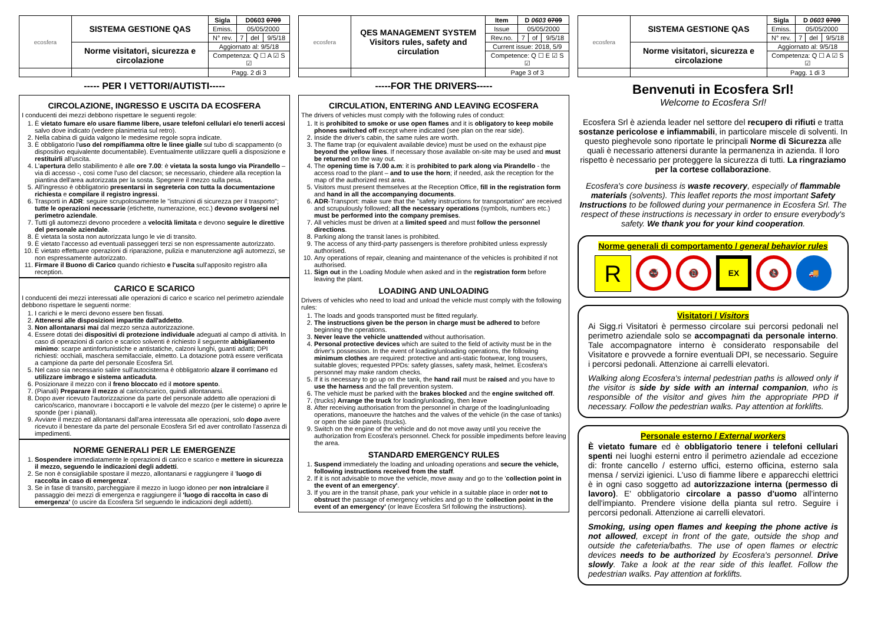| ecosfera | SISTEMA GESTIONE QAS | Sigla | D0603 0709 | | |
| | | Emiss. | 05/05/2000 | | |
| | | N° rev. | 7 | del | 9/5/18 |
| | Norme visitatori, sicurezza e circolazione | Aggiornato al: 9/5/18 | | | |
| | | Competenza: Q ☐ A ☑ S ☑ | | | |
| | | Pagg. 2 di 3 | | | |
----- PER I VETTORI/AUTISTI-----
CIRCOLAZIONE, INGRESSO E USCITA DA ECOSFERA
I conducenti dei mezzi debbono rispettare le seguenti regole:
1. È vietato fumare e/o usare fiamme libere, usare telefoni cellulari e/o tenerli accesi salvo dove indicato (vedere planimetria sul retro).
2. Nella cabina di guida valgono le medesime regole sopra indicate.
3. È obbligatorio l'uso del rompifiamma oltre le linee gialle sul tubo di scappamento (o dispositivo equivalente documentabile). Eventualmente utilizzare quelli a disposizione e restituirli all'uscita.
4. L'apertura dello stabilimento è alle ore 7.00: è vietata la sosta lungo via Pirandello – via di accesso -, così come l'uso del clacson; se necessario, chiedere alla reception la piantina dell'area autorizzata per la sosta. Spegnere il mezzo sulla pesa.
5. All'ingresso è obbligatorio presentarsi in segreteria con tutta la documentazione richiesta e compilare il registro ingressi.
6. Trasporti in ADR: seguire scrupolosamente le "istruzioni di sicurezza per il trasporto"; tutte le operazioni necessarie (etichette, numerazione, ecc.) devono svolgersi nel perimetro aziendale.
7. Tutti gli automezzi devono procedere a velocità limitata e devono seguire le direttive del personale aziendale.
8. È vietata la sosta non autorizzata lungo le vie di transito.
9. È vietato l'accesso ad eventuali passeggeri terzi se non espressamente autorizzato.
10. È vietato effettuare operazioni di riparazione, pulizia e manutenzione agli automezzi, se non espressamente autorizzato.
11. Firmare il Buono di Carico quando richiesto e l'uscita sull'apposito registro alla reception.
CARICO E SCARICO
I conducenti dei mezzi interessati alle operazioni di carico e scarico nel perimetro aziendale debbono rispettare le seguenti norme:
1. I carichi e le merci devono essere ben fissati.
2. Attenersi alle disposizioni impartite dall'addetto.
3. Non allontanarsi mai dal mezzo senza autorizzazione.
4. Essere dotati dei dispositivi di protezione individuale adeguati al campo di attività. In caso di operazioni di carico e scarico solventi è richiesto il seguente abbigliamento minimo: scarpe antinfortunistiche e antistatiche, calzoni lunghi, guanti adatti; DPI richiesti: occhiali, maschera semifacciale, elmetto. La dotazione potrà essere verificata a campione da parte del personale Ecosfera Srl.
5. Nel caso sia necessario salire sull'autocisterna è obbligatorio alzare il corrimano ed utilizzare imbrago e sistema anticaduta.
6. Posizionare il mezzo con il freno bloccato ed il motore spento.
7. (Pianali) Preparare il mezzo al carico/scarico, quindi allontanarsi.
8. Dopo aver ricevuto l'autorizzazione da parte del personale addetto alle operazioni di carico/scarico, manovrare i boccaporti e le valvole del mezzo (per le cisterne) o aprire le sponde (per i pianali).
9. Avviare il mezzo ed allontanarsi dall'area interessata alle operazioni, solo dopo avere ricevuto il benestare da parte del personale Ecosfera Srl ed aver controllato l'assenza di impedimenti.
NORME GENERALI PER LE EMERGENZE
1. Sospendere immediatamente le operazioni di carico e scarico e mettere in sicurezza il mezzo, seguendo le indicazioni degli addetti.
2. Se non è consigliabile spostare il mezzo, allontanarsi e raggiungere il 'luogo di raccolta in caso di emergenza'.
3. Se in fase di transito, parcheggiare il mezzo in luogo idoneo per non intralciare il passaggio dei mezzi di emergenza e raggiungere il 'luogo di raccolta in caso di emergenza' (o uscire da Ecosfera Srl seguendo le indicazioni degli addetti).
| ecosfera | QES MANAGEMENT SYSTEM Visitors rules, safety and circulation | Item | D 0603 0709 | | |
| | | Issue | 05/05/2000 | | |
| | | Rev.no. | 7 | of | 9/5/18 |
| | | Current issue: 2018, 5/9 | | | |
| | | Competence: Q ☐ E ☑ S ☑ | | | |
| | | Page 3 of 3 | | | |
-----FOR THE DRIVERS-----
CIRCULATION, ENTERING AND LEAVING ECOSFERA
The drivers of vehicles must comply with the following rules of conduct:
1. It is prohibited to smoke or use open flames and it is obligatory to keep mobile phones switched off except where indicated (see plan on the rear side).
2. Inside the driver's cabin, the same rules are worth.
3. The flame trap (or equivalent available device) must be used on the exhaust pipe beyond the yellow lines. If necessary those available on-site may be used and must be returned on the way out.
4. The opening time is 7.00 a.m: it is prohibited to park along via Pirandello - the access road to the plant – and to use the horn; if needed, ask the reception for the map of the authorized rest area.
5. Visitors must present themselves at the Reception Office, fill in the registration form and hand in all the accompanying documents.
6. ADR-Transport: make sure that the "safety instructions for transportation" are received and scrupulously followed; all the necessary operations (symbols, numbers etc.) must be performed into the company premises.
7. All vehicles must be driven at a limited speed and must follow the personnel directions.
8. Parking along the transit lanes is prohibited.
9. The access of any third-party passengers is therefore prohibited unless expressly authorised.
10. Any operations of repair, cleaning and maintenance of the vehicles is prohibited if not authorised.
11. Sign out in the Loading Module when asked and in the registration form before leaving the plant.
LOADING AND UNLOADING
Drivers of vehicles who need to load and unload the vehicle must comply with the following rules:
1. The loads and goods transported must be fitted regularly.
2. The instructions given be the person in charge must be adhered to before beginning the operations.
3. Never leave the vehicle unattended without authorisation.
4. Personal protective devices which are suited to the field of activity must be in the driver's possession. In the event of loading/unloading operations, the following minimum clothes are required: protective and anti-static footwear, long trousers, suitable gloves; requested PPDs: safety glasses, safety mask, helmet. Ecosfera's personnel may make random checks.
5. If it is necessary to go up on the tank, the hand rail must be raised and you have to use the harness and the fall prevention system.
6. The vehicle must be parked with the brakes blocked and the engine switched off.
7. (trucks) Arrange the truck for loading/unloading, then leave
8. After receiving authorisation from the personnel in charge of the loading/unloading operations, manoeuvre the hatches and the valves of the vehicle (in the case of tanks) or open the side panels (trucks).
9. Switch on the engine of the vehicle and do not move away until you receive the authorization from Ecosfera's personnel. Check for possible impediments before leaving the area.
STANDARD EMERGENCY RULES
1. Suspend immediately the loading and unloading operations and secure the vehicle, following instructions received from the staff.
2. If it is not advisable to move the vehicle, move away and go to the 'collection point in the event of an emergency'.
3. If you are in the transit phase, park your vehicle in a suitable place in order not to obstruct the passage of emergency vehicles and go to the 'collection point in the event of an emergency' (or leave Ecosfera Srl following the instructions).
| ecosfera | SISTEMA GESTIONE QAS | Sigla | D 0603 0709 | | |
| | | Emiss. | 05/05/2000 | | |
| | | N° rev. | 7 | del | 9/5/18 |
| | Norme visitatori, sicurezza e circolazione | Aggiornato al: 9/5/18 | | | |
| | | Competenza: Q ☐ A ☑ S ☑ | | | |
| | | Pagg. 1 di 3 | | | |
Benvenuti in Ecosfera Srl!
Welcome to Ecosfera Srl!
Ecosfera Srl è azienda leader nel settore del recupero di rifiuti e tratta sostanze pericolose e infiammabili, in particolare miscele di solventi. In questo pieghevole sono riportate le principali Norme di Sicurezza alle quali è necessario attenersi durante la permanenza in azienda. Il loro rispetto è necessario per proteggere la sicurezza di tutti. La ringraziamo per la cortese collaborazione.
Ecosfera's core business is waste recovery, especially of flammable materials (solvents). This leaflet reports the most important Safety Instructions to be followed during your permanence in Ecosfera Srl. The respect of these instructions is necessary in order to ensure everybody's safety. We thank you for your kind cooperation.
Norme generali di comportamento / general behavior rules
R
🚭 📵 EX 🚷 🚚
Visitatori / Visitors
Ai Sigg.ri Visitatori è permesso circolare sui percorsi pedonali nel perimetro aziendale solo se accompagnati da personale interno. Tale accompagnatore interno è considerato responsabile del Visitatore e provvede a fornire eventuali DPI, se necessario. Seguire i percorsi pedonali. Attenzione ai carrelli elevatori.
Walking along Ecosfera's internal pedestrian paths is allowed only if the visitor is side by side with an internal companion, who is responsible of the visitor and gives him the appropriate PPD if necessary. Follow the pedestrian walks. Pay attention at forklifts.
Personale esterno / External workers
È vietato fumare ed è obbligatorio tenere i telefoni cellulari spenti nei luoghi esterni entro il perimetro aziendale ad eccezione di: fronte cancello / esterno uffici, esterno officina, esterno sala mensa / servizi igienici. L'uso di fiamme libere e apparecchi elettrici è in ogni caso soggetto ad autorizzazione interna (permesso di lavoro). E' obbligatorio circolare a passo d'uomo all'interno dell'impianto. Prendere visione della pianta sul retro. Seguire i percorsi pedonali. Attenzione ai carrelli elevatori.
Smoking, using open flames and keeping the phone active is not allowed, except in front of the gate, outside the shop and outside the cafeteria/baths. The use of open flames or electric devices needs to be authorized by Ecosfera's personnel. Drive slowly. Take a look at the rear side of this leaflet. Follow the pedestrian walks. Pay attention at forklifts.